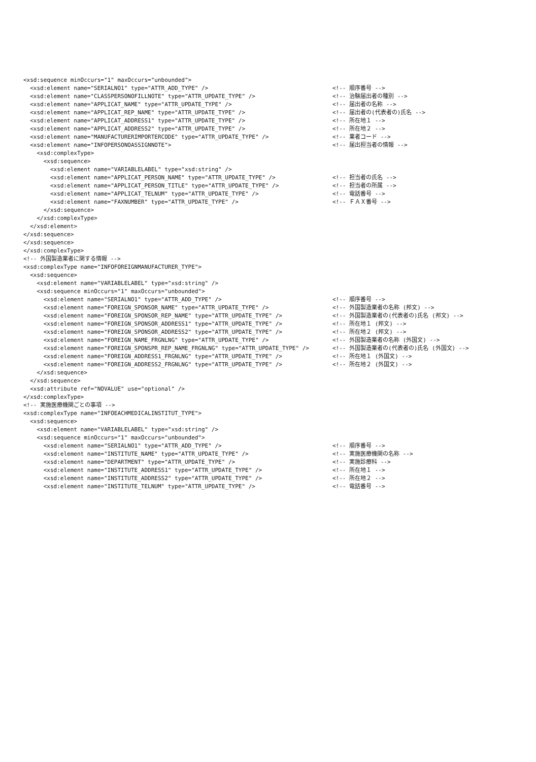| <xsd:sequence minOccurs="1" maxOccurs="unbounded"> | |
| <xsd:element name="SERIALNO1" type="ATTR_ADD_TYPE" /> | <!-- 順序番号 --> |
| <xsd:element name="CLASSPERSONOFILLNOTE" type="ATTR_UPDATE_TYPE" /> | <!-- 治験届出者の種別 --> |
| <xsd:element name="APPLICAT_NAME" type="ATTR_UPDATE_TYPE" /> | <!-- 届出者の名称 --> |
| <xsd:element name="APPLICAT_REP_NAME" type="ATTR_UPDATE_TYPE" /> | <!-- 届出者の(代表者の)氏名 --> |
| <xsd:element name="APPLICAT_ADDRESS1" type="ATTR_UPDATE_TYPE" /> | <!-- 所在地１ --> |
| <xsd:element name="APPLICAT_ADDRESS2" type="ATTR_UPDATE_TYPE" /> | <!-- 所在地２ --> |
| <xsd:element name="MANUFACTURERIMPORTERCODE" type="ATTR_UPDATE_TYPE" /> | <!-- 業者コード --> |
| <xsd:element name="INFOPERSONOASSIGNNOTE"> | <!-- 届出担当者の情報 --> |
| <xsd:complexType> | |
| <xsd:sequence> | |
| <xsd:element name="VARIABLELABEL" type="xsd:string" /> | |
| <xsd:element name="APPLICAT_PERSON_NAME" type="ATTR_UPDATE_TYPE" /> | <!-- 担当者の氏名 --> |
| <xsd:element name="APPLICAT_PERSON_TITLE" type="ATTR_UPDATE_TYPE" /> | <!-- 担当者の所属 --> |
| <xsd:element name="APPLICAT_TELNUM" type="ATTR_UPDATE_TYPE" /> | <!-- 電話番号 --> |
| <xsd:element name="FAXNUMBER" type="ATTR_UPDATE_TYPE" /> | <!-- ＦＡＸ番号 --> |
| </xsd:sequence> | |
| </xsd:complexType> | |
| </xsd:element> | |
| </xsd:sequence> | |
| </xsd:sequence> | |
| </xsd:complexType> | |
| <!-- 外国製造業者に関する情報 --> | |
| <xsd:complexType name="INFOFOREIGNMANUFACTURER_TYPE"> | |
| <xsd:sequence> | |
| <xsd:element name="VARIABLELABEL" type="xsd:string" /> | |
| <xsd:sequence minOccurs="1" maxOccurs="unbounded"> | |
| <xsd:element name="SERIALNO1" type="ATTR_ADD_TYPE" /> | <!-- 順序番号 --> |
| <xsd:element name="FOREIGN_SPONSOR_NAME" type="ATTR_UPDATE_TYPE" /> | <!-- 外国製造業者の名称 (邦文) --> |
| <xsd:element name="FOREIGN_SPONSOR_REP_NAME" type="ATTR_UPDATE_TYPE" /> | <!-- 外国製造業者の(代表者の)氏名 (邦文) --> |
| <xsd:element name="FOREIGN_SPONSOR_ADDRESS1" type="ATTR_UPDATE_TYPE" /> | <!-- 所在地１ (邦文) --> |
| <xsd:element name="FOREIGN_SPONSOR_ADDRESS2" type="ATTR_UPDATE_TYPE" /> | <!-- 所在地２ (邦文) --> |
| <xsd:element name="FOREIGN_NAME_FRGNLNG" type="ATTR_UPDATE_TYPE" /> | <!-- 外国製造業者の名称 (外国文) --> |
| <xsd:element name="FOREIGN_SPONSPR_REP_NAME_FRGNLNG" type="ATTR_UPDATE_TYPE" /> | <!-- 外国製造業者の(代表者の)氏名 (外国文) --> |
| <xsd:element name="FOREIGN_ADDRESS1_FRGNLNG" type="ATTR_UPDATE_TYPE" /> | <!-- 所在地１ (外国文) --> |
| <xsd:element name="FOREIGN_ADDRESS2_FRGNLNG" type="ATTR_UPDATE_TYPE" /> | <!-- 所在地２ (外国文) --> |
| </xsd:sequence> | |
| </xsd:sequence> | |
| <xsd:attribute ref="NOVALUE" use="optional" /> | |
| </xsd:complexType> | |
| <!-- 実施医療機関ごとの事項 --> | |
| <xsd:complexType name="INFOEACHMEDICALINSTITUT_TYPE"> | |
| <xsd:sequence> | |
| <xsd:element name="VARIABLELABEL" type="xsd:string" /> | |
| <xsd:sequence minOccurs="1" maxOccurs="unbounded"> | |
| <xsd:element name="SERIALNO1" type="ATTR_ADD_TYPE" /> | <!-- 順序番号 --> |
| <xsd:element name="INSTITUTE_NAME" type="ATTR_UPDATE_TYPE" /> | <!-- 実施医療機関の名称 --> |
| <xsd:element name="DEPARTMENT" type="ATTR_UPDATE_TYPE" /> | <!-- 実施診療科 --> |
| <xsd:element name="INSTITUTE_ADDRESS1" type="ATTR_UPDATE_TYPE" /> | <!-- 所在地１ --> |
| <xsd:element name="INSTITUTE_ADDRESS2" type="ATTR_UPDATE_TYPE" /> | <!-- 所在地２ --> |
| <xsd:element name="INSTITUTE_TELNUM" type="ATTR_UPDATE_TYPE" /> | <!-- 電話番号 --> |